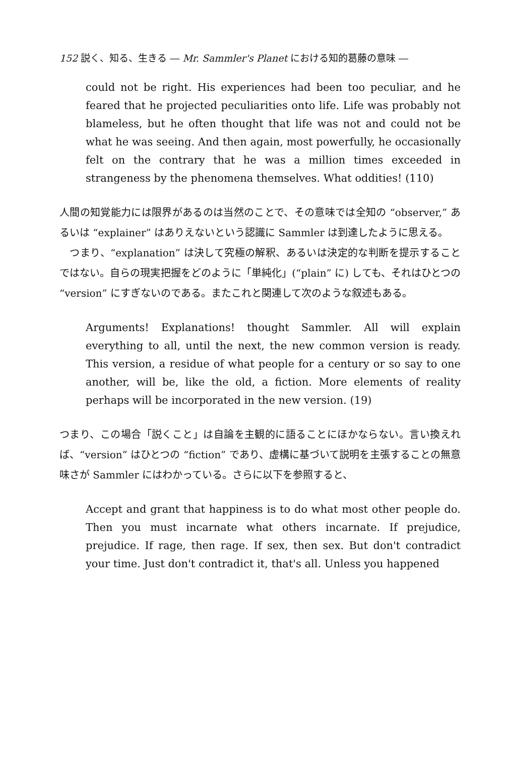152 説く、知る、生きる ― Mr. Sammler's Planet における知的葛藤の意味 ―
could not be right. His experiences had been too peculiar, and he feared that he projected peculiarities onto life. Life was probably not blameless, but he often thought that life was not and could not be what he was seeing. And then again, most powerfully, he occasionally felt on the contrary that he was a million times exceeded in strangeness by the phenomena themselves. What oddities! (110)
人間の知覚能力には限界があるのは当然のことで、その意味では全知の “observer,” あるいは “explainer” はありえないという認識に Sammler は到達したように思える。
　つまり、“explanation” は決して究極の解釈、あるいは決定的な判断を提示することではない。自らの現実把握をどのように「単純化」(“plain” に) しても、それはひとつの “version” にすぎないのである。またこれと関連して次のような叙述もある。
Arguments! Explanations! thought Sammler. All will explain everything to all, until the next, the new common version is ready. This version, a residue of what people for a century or so say to one another, will be, like the old, a fiction. More elements of reality perhaps will be incorporated in the new version. (19)
つまり、この場合「説くこと」は自論を主観的に語ることにほかならない。言い換えれば、“version” はひとつの “fiction” であり、虚構に基づいて説明を主張することの無意味さが Sammler にはわかっている。さらに以下を参照すると、
Accept and grant that happiness is to do what most other people do. Then you must incarnate what others incarnate. If prejudice, prejudice. If rage, then rage. If sex, then sex. But don't contradict your time. Just don't contradict it, that's all. Unless you happened